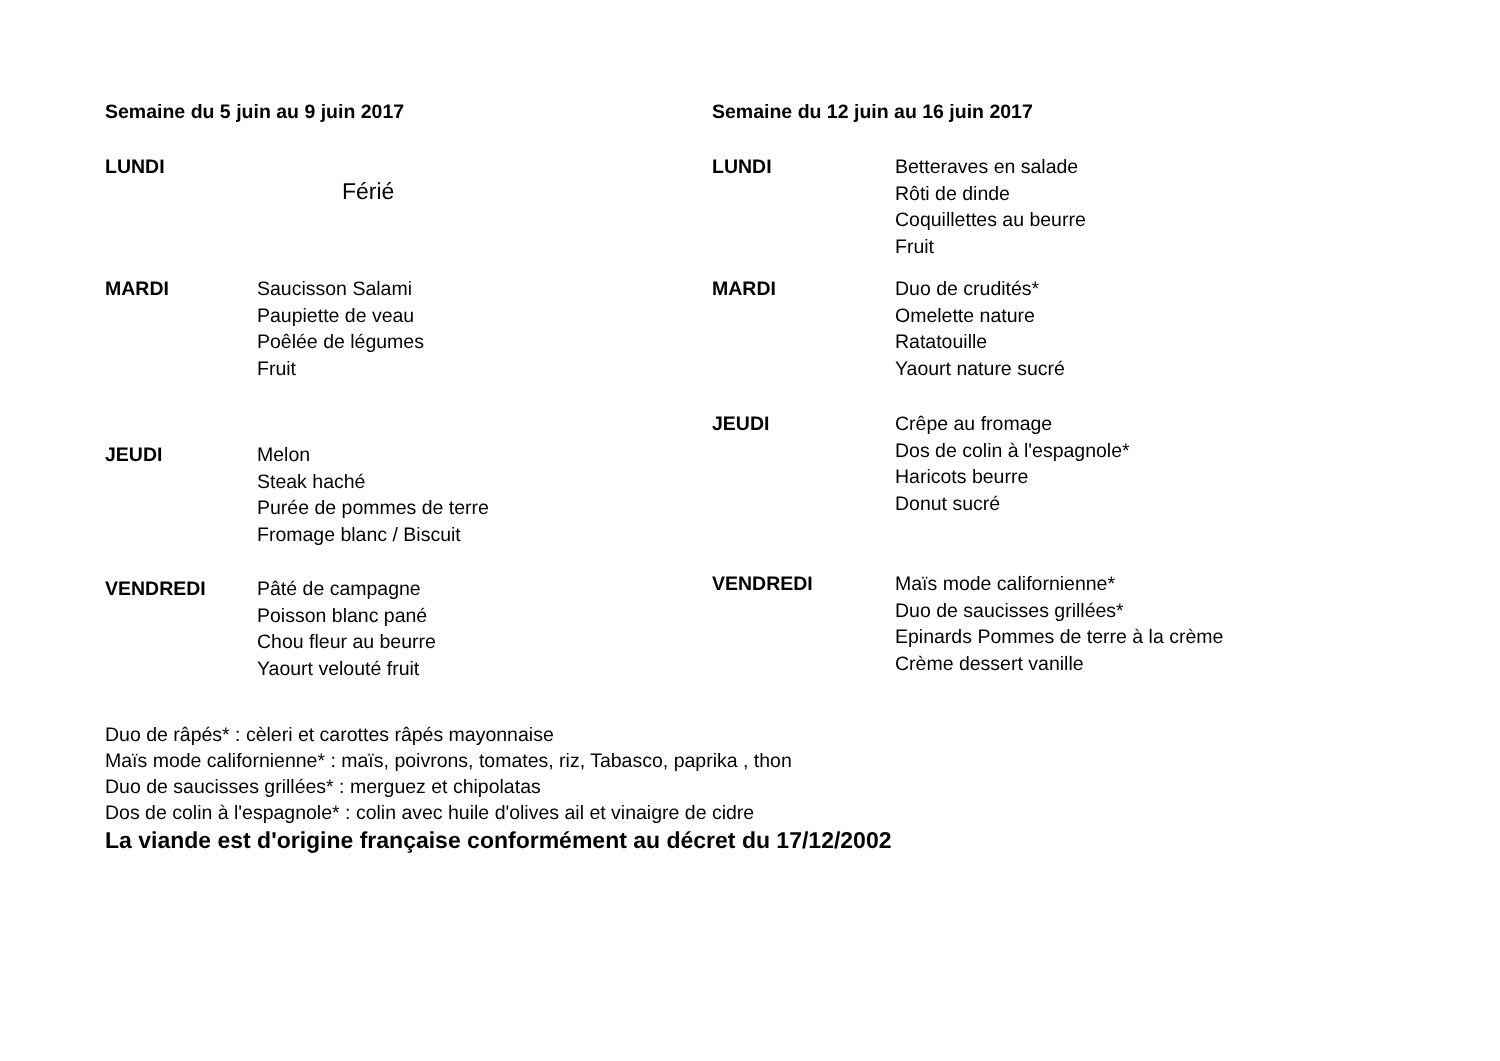Semaine du 5 juin au 9 juin 2017
LUNDI
Férié
MARDI Saucisson Salami
Paupiette de veau
Poêlée de légumes
Fruit
JEUDI Melon
Steak haché
Purée de pommes de terre
Fromage blanc / Biscuit
VENDREDI Pâté de campagne
Poisson blanc pané
Chou fleur au beurre
Yaourt velouté fruit
Semaine du 12 juin au 16 juin 2017
LUNDI Betteraves en salade
Rôti de dinde
Coquillettes au beurre
Fruit
MARDI Duo de crudités*
Omelette nature
Ratatouille
Yaourt nature sucré
JEUDI Crêpe au fromage
Dos de colin à l'espagnole*
Haricots beurre
Donut sucré
VENDREDI Maïs mode californienne*
Duo de saucisses grillées*
Epinards Pommes de terre à la crème
Crème dessert vanille
Duo de râpés* : cèleri et carottes râpés mayonnaise
Maïs mode californienne* : maïs, poivrons, tomates, riz, Tabasco, paprika , thon
Duo de saucisses grillées* : merguez et chipolatas
Dos de colin à l'espagnole* : colin avec huile d'olives ail et vinaigre de cidre
La viande est d'origine française conformément au décret du 17/12/2002